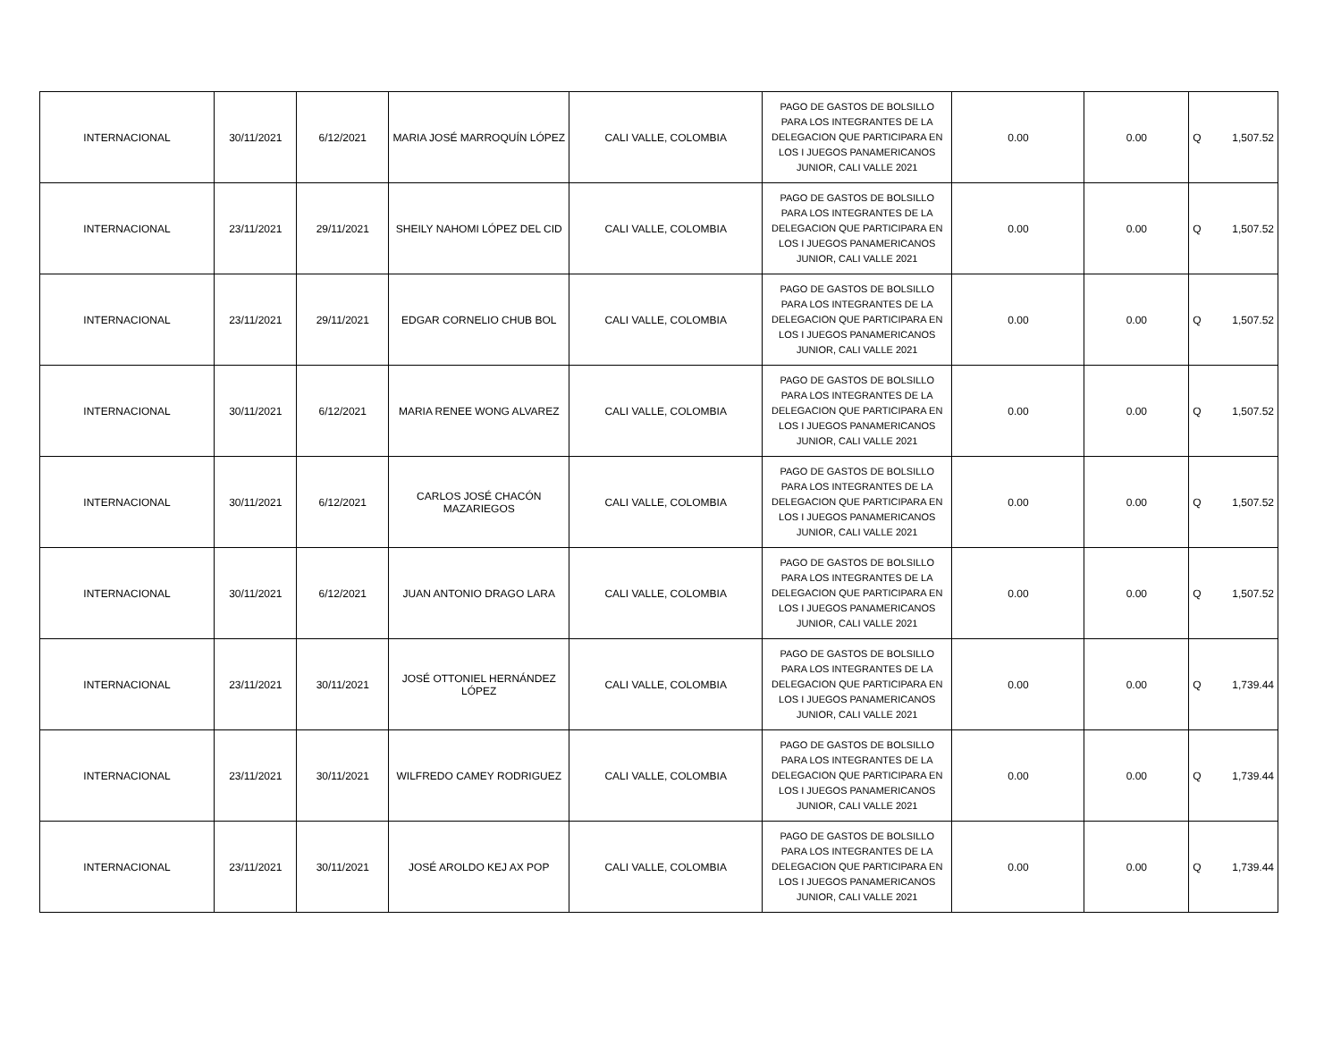| INTERNACIONAL | 30/11/2021 | 6/12/2021 | MARIA JOSÉ MARROQUÍN LÓPEZ | CALI VALLE, COLOMBIA | PAGO DE GASTOS DE BOLSILLO PARA LOS INTEGRANTES DE LA DELEGACION QUE PARTICIPARA EN LOS I JUEGOS PANAMERICANOS JUNIOR, CALI VALLE 2021 | 0.00 | 0.00 | Q | 1,507.52 |
| INTERNACIONAL | 23/11/2021 | 29/11/2021 | SHEILY NAHOMI LÓPEZ DEL CID | CALI VALLE, COLOMBIA | PAGO DE GASTOS DE BOLSILLO PARA LOS INTEGRANTES DE LA DELEGACION QUE PARTICIPARA EN LOS I JUEGOS PANAMERICANOS JUNIOR, CALI VALLE 2021 | 0.00 | 0.00 | Q | 1,507.52 |
| INTERNACIONAL | 23/11/2021 | 29/11/2021 | EDGAR CORNELIO CHUB BOL | CALI VALLE, COLOMBIA | PAGO DE GASTOS DE BOLSILLO PARA LOS INTEGRANTES DE LA DELEGACION QUE PARTICIPARA EN LOS I JUEGOS PANAMERICANOS JUNIOR, CALI VALLE 2021 | 0.00 | 0.00 | Q | 1,507.52 |
| INTERNACIONAL | 30/11/2021 | 6/12/2021 | MARIA RENEE WONG ALVAREZ | CALI VALLE, COLOMBIA | PAGO DE GASTOS DE BOLSILLO PARA LOS INTEGRANTES DE LA DELEGACION QUE PARTICIPARA EN LOS I JUEGOS PANAMERICANOS JUNIOR, CALI VALLE 2021 | 0.00 | 0.00 | Q | 1,507.52 |
| INTERNACIONAL | 30/11/2021 | 6/12/2021 | CARLOS JOSÉ CHACÓN MAZARIEGOS | CALI VALLE, COLOMBIA | PAGO DE GASTOS DE BOLSILLO PARA LOS INTEGRANTES DE LA DELEGACION QUE PARTICIPARA EN LOS I JUEGOS PANAMERICANOS JUNIOR, CALI VALLE 2021 | 0.00 | 0.00 | Q | 1,507.52 |
| INTERNACIONAL | 30/11/2021 | 6/12/2021 | JUAN ANTONIO DRAGO LARA | CALI VALLE, COLOMBIA | PAGO DE GASTOS DE BOLSILLO PARA LOS INTEGRANTES DE LA DELEGACION QUE PARTICIPARA EN LOS I JUEGOS PANAMERICANOS JUNIOR, CALI VALLE 2021 | 0.00 | 0.00 | Q | 1,507.52 |
| INTERNACIONAL | 23/11/2021 | 30/11/2021 | JOSÉ OTTONIEL HERNÁNDEZ LÓPEZ | CALI VALLE, COLOMBIA | PAGO DE GASTOS DE BOLSILLO PARA LOS INTEGRANTES DE LA DELEGACION QUE PARTICIPARA EN LOS I JUEGOS PANAMERICANOS JUNIOR, CALI VALLE 2021 | 0.00 | 0.00 | Q | 1,739.44 |
| INTERNACIONAL | 23/11/2021 | 30/11/2021 | WILFREDO CAMEY RODRIGUEZ | CALI VALLE, COLOMBIA | PAGO DE GASTOS DE BOLSILLO PARA LOS INTEGRANTES DE LA DELEGACION QUE PARTICIPARA EN LOS I JUEGOS PANAMERICANOS JUNIOR, CALI VALLE 2021 | 0.00 | 0.00 | Q | 1,739.44 |
| INTERNACIONAL | 23/11/2021 | 30/11/2021 | JOSÉ AROLDO KEJ AX POP | CALI VALLE, COLOMBIA | PAGO DE GASTOS DE BOLSILLO PARA LOS INTEGRANTES DE LA DELEGACION QUE PARTICIPARA EN LOS I JUEGOS PANAMERICANOS JUNIOR, CALI VALLE 2021 | 0.00 | 0.00 | Q | 1,739.44 |